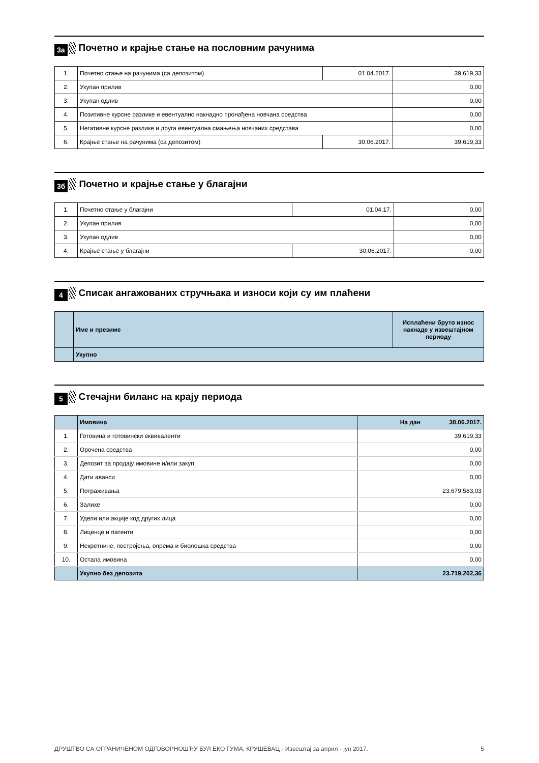3а Почетно и крајње стање на пословним рачунима
| 1. | Почетно стање на рачунима (са депозитом) | 01.04.2017. | 39.619,33 |
| 2. | Укупан прилив | | 0,00 |
| 3. | Укупан одлив | | 0,00 |
| 4. | Позитивне курсне разлике и евентуално накнадно пронађена новчана средства | | 0,00 |
| 5. | Негативне курсне разлике и друга евентуална смањења новчаних средстава | | 0,00 |
| 6. | Крајње стање на рачунима (са депозитом) | 30.06.2017. | 39.619,33 |
3б Почетно и крајње стање у благајни
| 1. | Почетно стање у благајни | 01.04.17. | 0,00 |
| 2. | Укупан прилив | | 0,00 |
| 3. | Укупан одлив | | 0,00 |
| 4. | Крајње стање у благајни | 30.06.2017. | 0,00 |
4 Списак ангажованих стручњака и износи који су им плаћени
| | Име и презиме | Исплаћени бруто износ накнаде у извештајном периоду |
| | Укупно | |
5 Стечајни биланс на крају периода
| | Имовина | На дан 30.06.2017. |
| 1. | Готовина и готовински еквиваленти | 39.619,33 |
| 2. | Орочена средства | 0,00 |
| 3. | Депозит за продају имовине и/или закуп | 0,00 |
| 4. | Дати аванси | 0,00 |
| 5. | Потраживања | 23.679.583,03 |
| 6. | Залихе | 0,00 |
| 7. | Удели или акције код других лица | 0,00 |
| 8. | Лиценце и патенти | 0,00 |
| 9. | Некретнине, постројења, опрема и биолошка средства | 0,00 |
| 10. | Остала имовина | 0,00 |
| | Укупно без депозита | 23.719.202,36 |
ДРУШТВО СА ОГРАНИЧЕНОМ ОДГОВОРНОШЋУ БУЛ ЕКО ГУМА, КРУШЕВАЦ - Извештај за април - јун 2017. 5